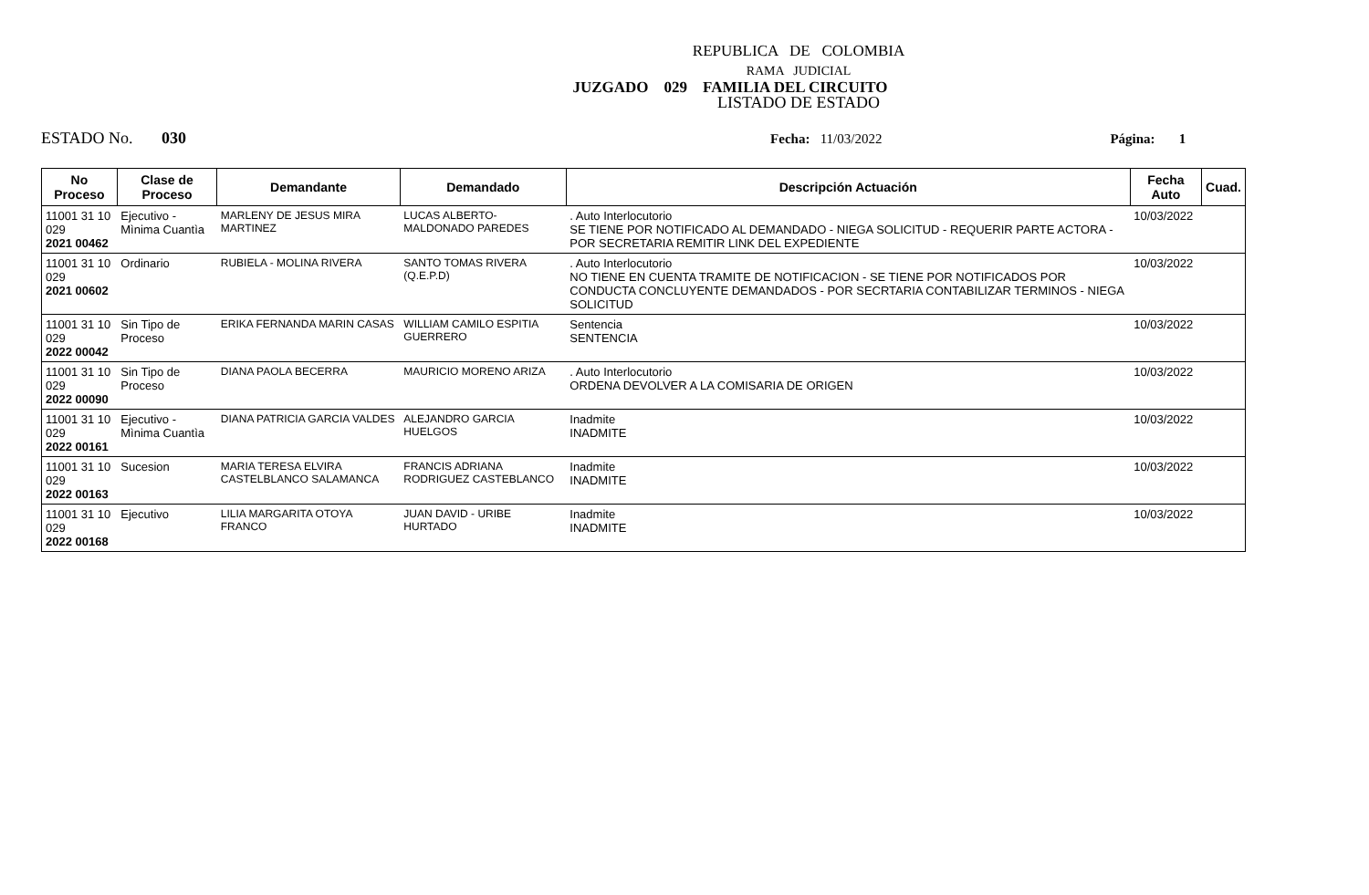REPUBLICA DE COLOMBIA
RAMA JUDICIAL
JUZGADO 029 FAMILIA DEL CIRCUITO
LISTADO DE ESTADO
ESTADO No. 030 Fecha: 11/03/2022 Página: 1
| No Proceso | Clase de Proceso | Demandante | Demandado | Descripción Actuación | Fecha Auto | Cuad. |
| --- | --- | --- | --- | --- | --- | --- |
| 11001 31 10 029 2021 00462 | Ejecutivo - Mìnima Cuantìa | MARLENY DE JESUS MIRA MARTINEZ | LUCAS ALBERTO- MALDONADO PAREDES | . Auto Interlocutorio SE TIENE POR NOTIFICADO AL DEMANDADO - NIEGA SOLICITUD - REQUERIR PARTE ACTORA - POR SECRETARIA REMITIR LINK DEL EXPEDIENTE | 10/03/2022 | |
| 11001 31 10 029 2021 00602 | Ordinario | RUBIELA - MOLINA RIVERA | SANTO TOMAS RIVERA (Q.E.P.D) | . Auto Interlocutorio NO TIENE EN CUENTA TRAMITE DE NOTIFICACION - SE TIENE POR NOTIFICADOS POR CONDUCTA CONCLUYENTE DEMANDADOS - POR SECRTARIA CONTABILIZAR TERMINOS - NIEGA SOLICITUD | 10/03/2022 | |
| 11001 31 10 029 2022 00042 | Sin Tipo de Proceso | ERIKA FERNANDA MARIN CASAS | WILLIAM CAMILO ESPITIA GUERRERO | Sentencia SENTENCIA | 10/03/2022 | |
| 11001 31 10 029 2022 00090 | Sin Tipo de Proceso | DIANA PAOLA BECERRA | MAURICIO MORENO ARIZA | . Auto Interlocutorio ORDENA DEVOLVER A LA COMISARIA DE ORIGEN | 10/03/2022 | |
| 11001 31 10 029 2022 00161 | Ejecutivo - Mìnima Cuantìa | DIANA PATRICIA GARCIA VALDES | ALEJANDRO GARCIA HUELGOS | Inadmite INADMITE | 10/03/2022 | |
| 11001 31 10 029 2022 00163 | Sucesion | MARIA TERESA ELVIRA CASTELBLANCO SALAMANCA | FRANCIS ADRIANA RODRIGUEZ CASTEBLANCO | Inadmite INADMITE | 10/03/2022 | |
| 11001 31 10 029 2022 00168 | Ejecutivo | LILIA MARGARITA OTOYA FRANCO | JUAN DAVID - URIBE HURTADO | Inadmite INADMITE | 10/03/2022 | |